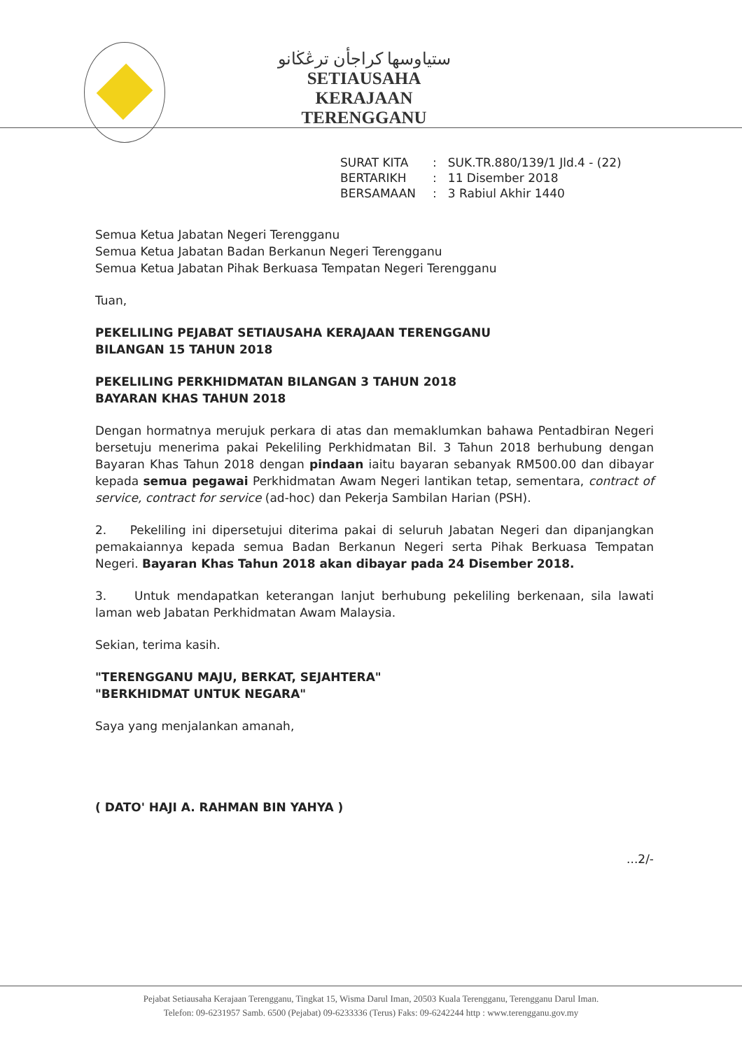ستياوسها كراجأن ترڠڬانو
SETIAUSAHA KERAJAAN
TERENGGANU
| SURAT KITA | : | SUK.TR.880/139/1 Jld.4 - (22) |
| BERTARIKH | : | 11 Disember 2018 |
| BERSAMAAN | : | 3 Rabiul Akhir 1440 |
Semua Ketua Jabatan Negeri Terengganu
Semua Ketua Jabatan Badan Berkanun Negeri Terengganu
Semua Ketua Jabatan Pihak Berkuasa Tempatan Negeri Terengganu
Tuan,
PEKELILING PEJABAT SETIAUSAHA KERAJAAN TERENGGANU
BILANGAN 15 TAHUN 2018
PEKELILING PERKHIDMATAN BILANGAN 3 TAHUN 2018
BAYARAN KHAS TAHUN 2018
Dengan hormatnya merujuk perkara di atas dan memaklumkan bahawa Pentadbiran Negeri bersetuju menerima pakai Pekeliling Perkhidmatan Bil. 3 Tahun 2018 berhubung dengan Bayaran Khas Tahun 2018 dengan pindaan iaitu bayaran sebanyak RM500.00 dan dibayar kepada semua pegawai Perkhidmatan Awam Negeri lantikan tetap, sementara, contract of service, contract for service (ad-hoc) dan Pekerja Sambilan Harian (PSH).
2. Pekeliling ini dipersetujui diterima pakai di seluruh Jabatan Negeri dan dipanjangkan pemakaiannya kepada semua Badan Berkanun Negeri serta Pihak Berkuasa Tempatan Negeri. Bayaran Khas Tahun 2018 akan dibayar pada 24 Disember 2018.
3. Untuk mendapatkan keterangan lanjut berhubung pekeliling berkenaan, sila lawati laman web Jabatan Perkhidmatan Awam Malaysia.
Sekian, terima kasih.
"TERENGGANU MAJU, BERKAT, SEJAHTERA"
"BERKHIDMAT UNTUK NEGARA"
Saya yang menjalankan amanah,
( DATO' HAJI A. RAHMAN BIN YAHYA )
...2/-
Pejabat Setiausaha Kerajaan Terengganu, Tingkat 15, Wisma Darul Iman, 20503 Kuala Terengganu, Terengganu Darul Iman.
Telefon: 09-6231957 Samb. 6500 (Pejabat) 09-6233336 (Terus) Faks: 09-6242244 http : www.terengganu.gov.my